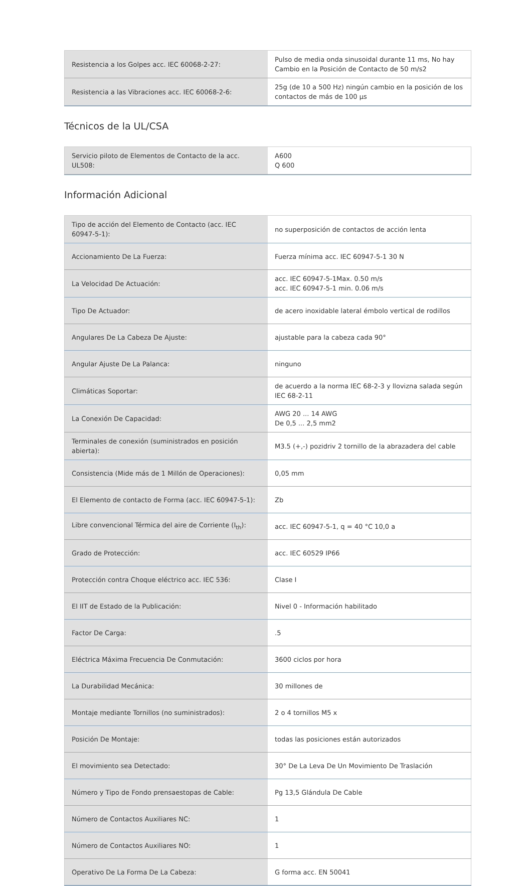| Resistencia a los Golpes acc. IEC 60068-2-27: | Pulso de media onda sinusoidal durante 11 ms, No hay Cambio en la Posición de Contacto de 50 m/s2 |
| Resistencia a las Vibraciones acc. IEC 60068-2-6: | 25g (de 10 a 500 Hz) ningún cambio en la posición de los contactos de más de 100 µs |
Técnicos de la UL/CSA
| Servicio piloto de Elementos de Contacto de la acc. UL508: | A600 Q 600 |
Información Adicional
| Tipo de acción del Elemento de Contacto (acc. IEC 60947-5-1): | no superposición de contactos de acción lenta |
| Accionamiento De La Fuerza: | Fuerza mínima acc. IEC 60947-5-1 30 N |
| La Velocidad De Actuación: | acc. IEC 60947-5-1Max. 0.50 m/s acc. IEC 60947-5-1 min. 0.06 m/s |
| Tipo De Actuador: | de acero inoxidable lateral émbolo vertical de rodillos |
| Angulares De La Cabeza De Ajuste: | ajustable para la cabeza cada 90° |
| Angular Ajuste De La Palanca: | ninguno |
| Climáticas Soportar: | de acuerdo a la norma IEC 68-2-3 y llovizna salada según IEC 68-2-11 |
| La Conexión De Capacidad: | AWG 20 ... 14 AWG De 0,5 ... 2,5 mm2 |
| Terminales de conexión (suministrados en posición abierta): | M3.5 (+,-) pozidriv 2 tornillo de la abrazadera del cable |
| Consistencia (Mide más de 1 Millón de Operaciones): | 0,05 mm |
| El Elemento de contacto de Forma (acc. IEC 60947-5-1): | Zb |
| Libre convencional Térmica del aire de Corriente (I<sub>th</sub>): | acc. IEC 60947-5-1, q = 40 °C 10,0 a |
| Grado de Protección: | acc. IEC 60529 IP66 |
| Protección contra Choque eléctrico acc. IEC 536: | Clase I |
| El IIT de Estado de la Publicación: | Nivel 0 - Información habilitado |
| Factor De Carga: | .5 |
| Eléctrica Máxima Frecuencia De Conmutación: | 3600 ciclos por hora |
| La Durabilidad Mecánica: | 30 millones de |
| Montaje mediante Tornillos (no suministrados): | 2 o 4 tornillos M5 x |
| Posición De Montaje: | todas las posiciones están autorizados |
| El movimiento sea Detectado: | 30° De La Leva De Un Movimiento De Traslación |
| Número y Tipo de Fondo prensaestopas de Cable: | Pg 13,5 Glándula De Cable |
| Número de Contactos Auxiliares NC: | 1 |
| Número de Contactos Auxiliares NO: | 1 |
| Operativo De La Forma De La Cabeza: | G forma acc. EN 50041 |